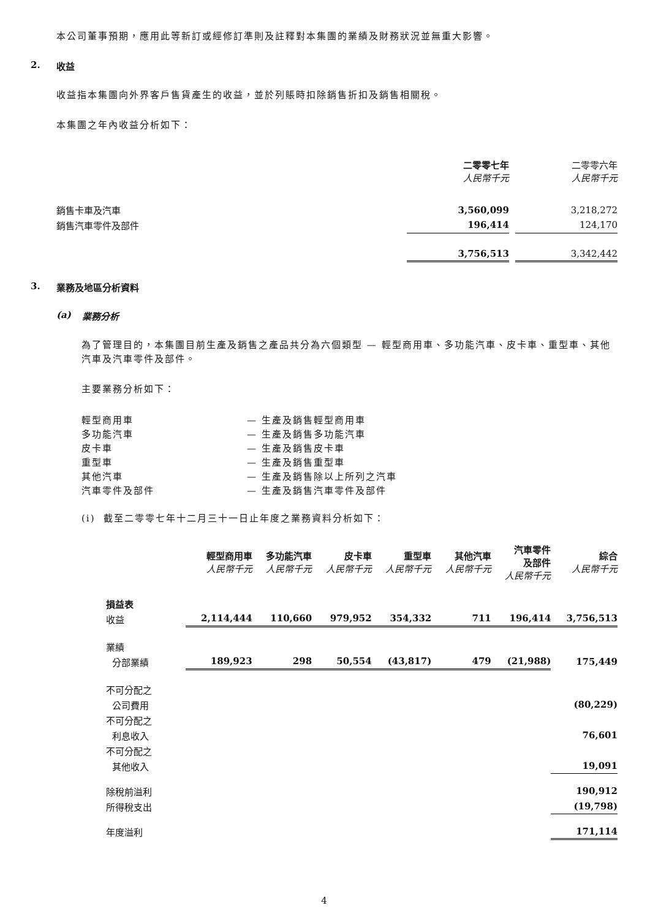本公司董事預期，應用此等新訂或經修訂準則及註釋對本集團的業績及財務狀況並無重大影響。
2. 收益
收益指本集團向外界客戶售貨產生的收益，並於列賬時扣除銷售折扣及銷售相關稅。
本集團之年內收益分析如下：
| | 二零零七年 人民幣千元 | | 二零零六年 人民幣千元 |
| 銷售卡車及汽車 | 3,560,099 | | 3,218,272 |
| 銷售汽車零件及部件 | 196,414 | | 124,170 |
| | 3,756,513 | | 3,342,442 |
3. 業務及地區分析資料
(a) 業務分析
為了管理目的，本集團目前生產及銷售之產品共分為六個類型 — 輕型商用車、多功能汽車、皮卡車、重型車、其他汽車及汽車零件及部件。
主要業務分析如下：
| 輕型商用車 | — 生產及銷售輕型商用車 |
| 多功能汽車 | — 生產及銷售多功能汽車 |
| 皮卡車 | — 生產及銷售皮卡車 |
| 重型車 | — 生產及銷售重型車 |
| 其他汽車 | — 生產及銷售除以上所列之汽車 |
| 汽車零件及部件 | — 生產及銷售汽車零件及部件 |
(i) 截至二零零七年十二月三十一日止年度之業務資料分析如下：
| | 輕型商用車 人民幣千元 | 多功能汽車 人民幣千元 | 皮卡車 人民幣千元 | 重型車 人民幣千元 | 其他汽車 人民幣千元 | 汽車零件 及部件 人民幣千元 | 綜合 人民幣千元 |
| 損益表 | | | | | | | |
| 收益 | 2,114,444 | 110,660 | 979,952 | 354,332 | 711 | 196,414 | 3,756,513 |
| 業績 | | | | | | | |
| 分部業績 | 189,923 | 298 | 50,554 | (43,817) | 479 | (21,988) | 175,449 |
| 不可分配之 | | | | | | | |
| 公司費用 | | | | | | | (80,229) |
| 不可分配之 | | | | | | | |
| 利息收入 | | | | | | | 76,601 |
| 不可分配之 | | | | | | | |
| 其他收入 | | | | | | | 19,091 |
| 除稅前溢利 | | | | | | | 190,912 |
| 所得稅支出 | | | | | | | (19,798) |
| 年度溢利 | | | | | | | 171,114 |
4